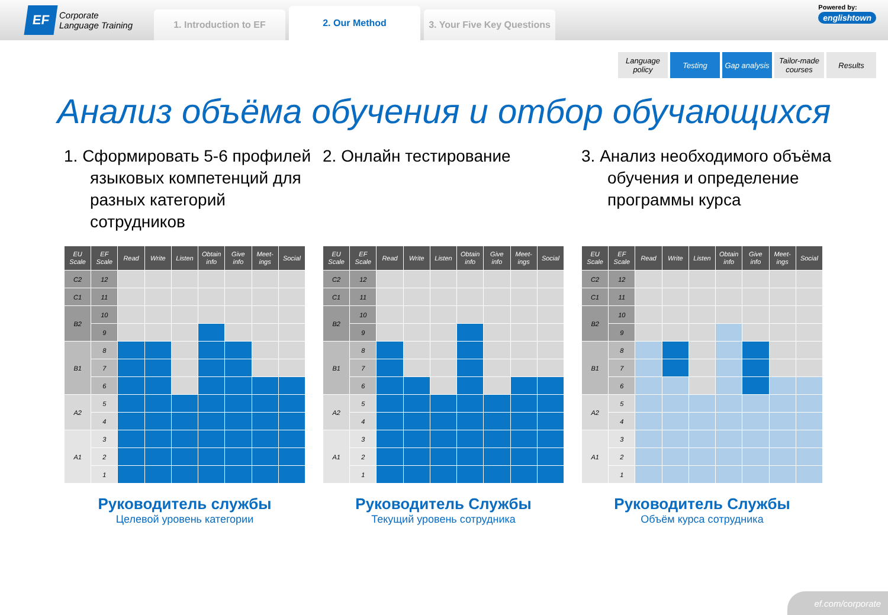EF
Corporate
Language Training
1. Introduction to EF
2. Our Method
3. Your Five Key Questions
Powered by:
englishtown
Language policy
Testing Gap analysis
Tailor-made courses
Results
Анализ объёма обучения и отбор обучающихся
1. Сформировать 5-6 профилей языковых компетенций для разных категорий сотрудников
| EU Scale | EF Scale | Read | Write | Listen | Obtain info | Give info | Meet-ings | Social |
| --- | --- | --- | --- | --- | --- | --- | --- | --- |
| C2 | 12 | | | | | | | |
| C1 | 11 | | | | | | | |
| B2 | 10 | | | | | | | |
| | 9 | | | | | | | |
| B1 | 8 | | | | | | | |
| | 7 | | | | | | | |
| | 6 | | | | | | | |
| A2 | 5 | | | | | | | |
| | 4 | | | | | | | |
| A1 | 3 | | | | | | | |
| | 2 | | | | | | | |
| | 1 | | | | | | | |
Руководитель службы
Целевой уровень категории
2. Онлайн тестирование
| EU Scale | EF Scale | Read | Write | Listen | Obtain info | Give info | Meet-ings | Social |
| --- | --- | --- | --- | --- | --- | --- | --- | --- |
| C2 | 12 | | | | | | | |
| C1 | 11 | | | | | | | |
| B2 | 10 | | | | | | | |
| | 9 | | | | | | | |
| B1 | 8 | | | | | | | |
| | 7 | | | | | | | |
| | 6 | | | | | | | |
| A2 | 5 | | | | | | | |
| | 4 | | | | | | | |
| A1 | 3 | | | | | | | |
| | 2 | | | | | | | |
| | 1 | | | | | | | |
Руководитель Службы
Текущий уровень сотрудника
3. Анализ необходимого объёма обучения и определение программы курса
| EU Scale | EF Scale | Read | Write | Listen | Obtain info | Give info | Meet-ings | Social |
| --- | --- | --- | --- | --- | --- | --- | --- | --- |
| C2 | 12 | | | | | | | |
| C1 | 11 | | | | | | | |
| B2 | 10 | | | | | | | |
| | 9 | | | | | | | |
| B1 | 8 | | | | | | | |
| | 7 | | | | | | | |
| | 6 | | | | | | | |
| A2 | 5 | | | | | | | |
| | 4 | | | | | | | |
| A1 | 3 | | | | | | | |
| | 2 | | | | | | | |
| | 1 | | | | | | | |
Руководитель Службы
Объём курса сотрудника
ef.com/corporate